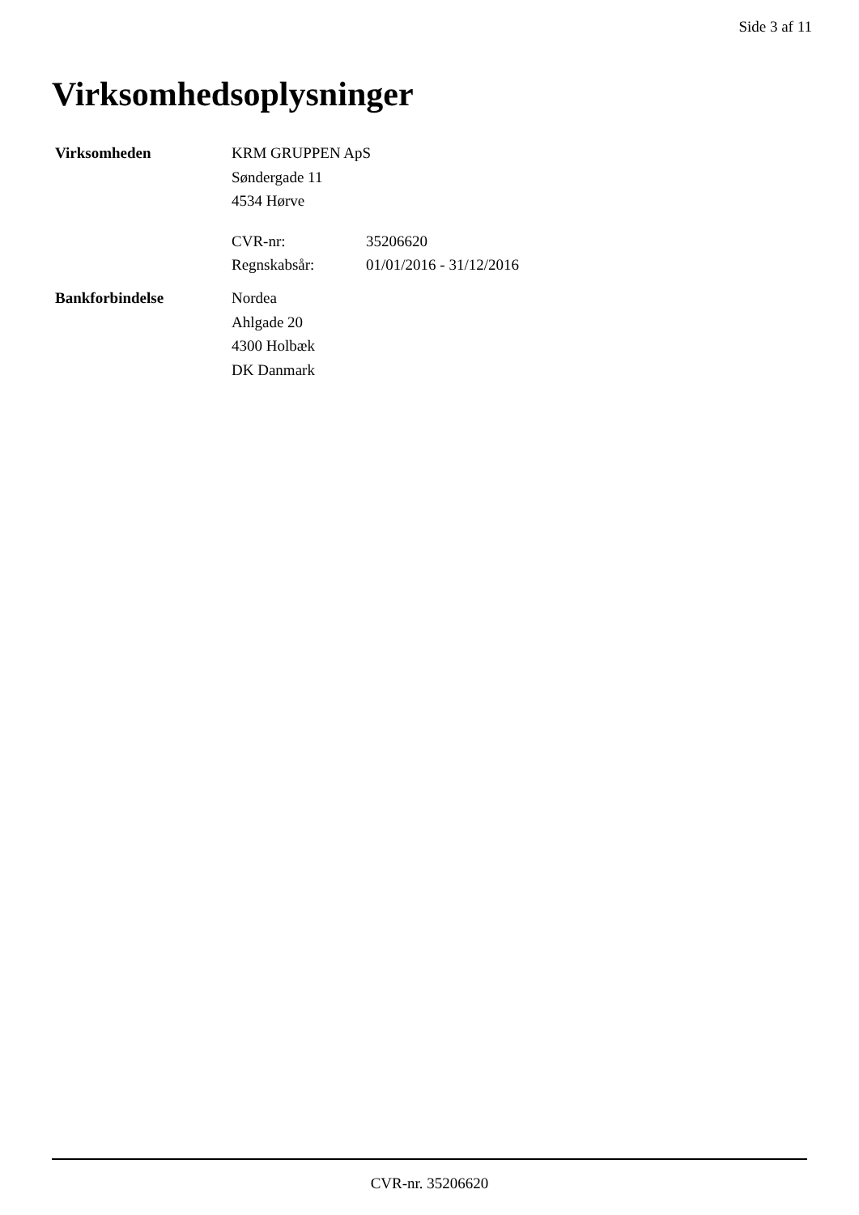Side 3 af 11
Virksomhedsoplysninger
Virksomheden KRM GRUPPEN ApS
Søndergade 11
4534 Hørve
CVR-nr: 35206620
Regnskabsår: 01/01/2016 - 31/12/2016
Bankforbindelse Nordea
Ahlgade 20
4300 Holbæk
DK Danmark
CVR-nr. 35206620